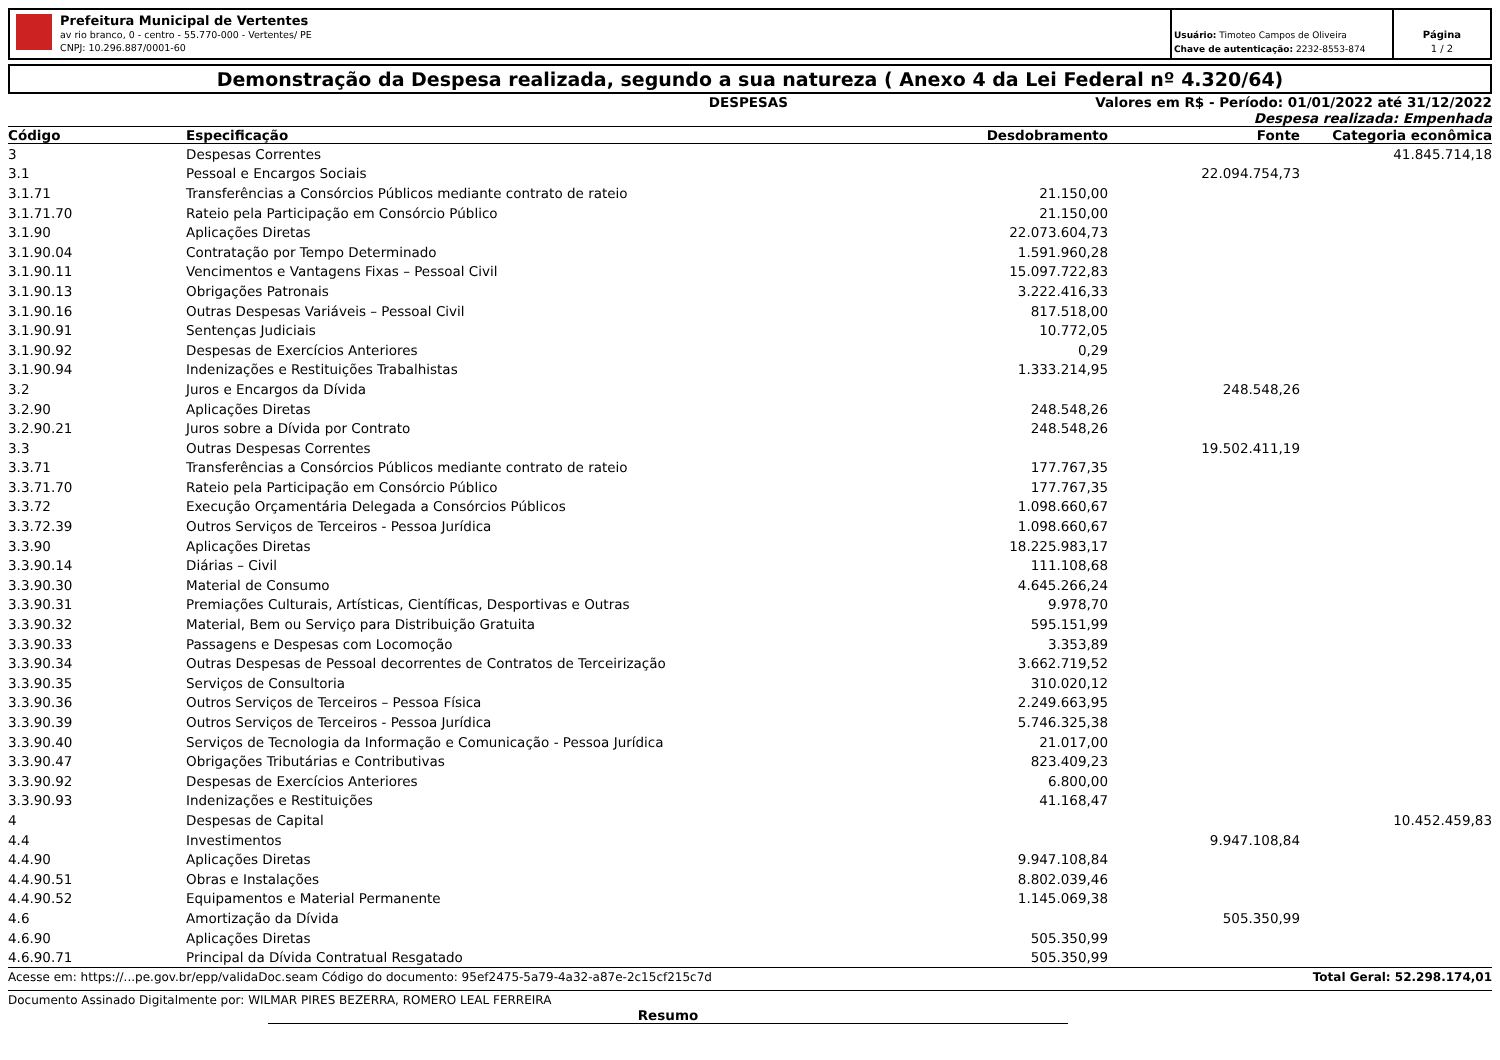Prefeitura Municipal de Vertentes
av rio branco, 0 - centro - 55.770-000 - Vertentes/ PE
CNPJ: 10.296.887/0001-60
Usuário: Timoteo Campos de Oliveira
Chave de autenticação: 2232-8553-874
Página
1 / 2
Demonstração da Despesa realizada, segundo a sua natureza ( Anexo 4 da Lei Federal nº 4.320/64)
DESPESAS Valores em R$ - Período: 01/01/2022 até 31/12/2022
Despesa realizada: Empenhada
| Código | Especificação | Desdobramento | Fonte | Categoria econômica |
| --- | --- | --- | --- | --- |
| 3 | Despesas Correntes | | | 41.845.714,18 |
| 3.1 | Pessoal e Encargos Sociais | | 22.094.754,73 | |
| 3.1.71 | Transferências a Consórcios Públicos mediante contrato de rateio | 21.150,00 | | |
| 3.1.71.70 | Rateio pela Participação em Consórcio Público | 21.150,00 | | |
| 3.1.90 | Aplicações Diretas | 22.073.604,73 | | |
| 3.1.90.04 | Contratação por Tempo Determinado | 1.591.960,28 | | |
| 3.1.90.11 | Vencimentos e Vantagens Fixas – Pessoal Civil | 15.097.722,83 | | |
| 3.1.90.13 | Obrigações Patronais | 3.222.416,33 | | |
| 3.1.90.16 | Outras Despesas Variáveis – Pessoal Civil | 817.518,00 | | |
| 3.1.90.91 | Sentenças Judiciais | 10.772,05 | | |
| 3.1.90.92 | Despesas de Exercícios Anteriores | 0,29 | | |
| 3.1.90.94 | Indenizações e Restituições Trabalhistas | 1.333.214,95 | | |
| 3.2 | Juros e Encargos da Dívida | | 248.548,26 | |
| 3.2.90 | Aplicações Diretas | 248.548,26 | | |
| 3.2.90.21 | Juros sobre a Dívida por Contrato | 248.548,26 | | |
| 3.3 | Outras Despesas Correntes | | 19.502.411,19 | |
| 3.3.71 | Transferências a Consórcios Públicos mediante contrato de rateio | 177.767,35 | | |
| 3.3.71.70 | Rateio pela Participação em Consórcio Público | 177.767,35 | | |
| 3.3.72 | Execução Orçamentária Delegada a Consórcios Públicos | 1.098.660,67 | | |
| 3.3.72.39 | Outros Serviços de Terceiros - Pessoa Jurídica | 1.098.660,67 | | |
| 3.3.90 | Aplicações Diretas | 18.225.983,17 | | |
| 3.3.90.14 | Diárias – Civil | 111.108,68 | | |
| 3.3.90.30 | Material de Consumo | 4.645.266,24 | | |
| 3.3.90.31 | Premiações Culturais, Artísticas, Científicas, Desportivas e Outras | 9.978,70 | | |
| 3.3.90.32 | Material, Bem ou Serviço para Distribuição Gratuita | 595.151,99 | | |
| 3.3.90.33 | Passagens e Despesas com Locomoção | 3.353,89 | | |
| 3.3.90.34 | Outras Despesas de Pessoal decorrentes de Contratos de Terceirização | 3.662.719,52 | | |
| 3.3.90.35 | Serviços de Consultoria | 310.020,12 | | |
| 3.3.90.36 | Outros Serviços de Terceiros – Pessoa Física | 2.249.663,95 | | |
| 3.3.90.39 | Outros Serviços de Terceiros - Pessoa Jurídica | 5.746.325,38 | | |
| 3.3.90.40 | Serviços de Tecnologia da Informação e Comunicação - Pessoa Jurídica | 21.017,00 | | |
| 3.3.90.47 | Obrigações Tributárias e Contributivas | 823.409,23 | | |
| 3.3.90.92 | Despesas de Exercícios Anteriores | 6.800,00 | | |
| 3.3.90.93 | Indenizações e Restituições | 41.168,47 | | |
| 4 | Despesas de Capital | | | 10.452.459,83 |
| 4.4 | Investimentos | | 9.947.108,84 | |
| 4.4.90 | Aplicações Diretas | 9.947.108,84 | | |
| 4.4.90.51 | Obras e Instalações | 8.802.039,46 | | |
| 4.4.90.52 | Equipamentos e Material Permanente | 1.145.069,38 | | |
| 4.6 | Amortização da Dívida | | 505.350,99 | |
| 4.6.90 | Aplicações Diretas | 505.350,99 | | |
| 4.6.90.71 | Principal da Dívida Contratual Resgatado | 505.350,99 | | |
Acesse em: https://...pe.gov.br/epp/validaDoc.seam Código do documento: 95ef2475-5a79-4a32-a87e-2c15cf215c7d Total Geral: 52.298.174,01
Documento Assinado Digitalmente por: WILMAR PIRES BEZERRA, ROMERO LEAL FERREIRA
Resumo